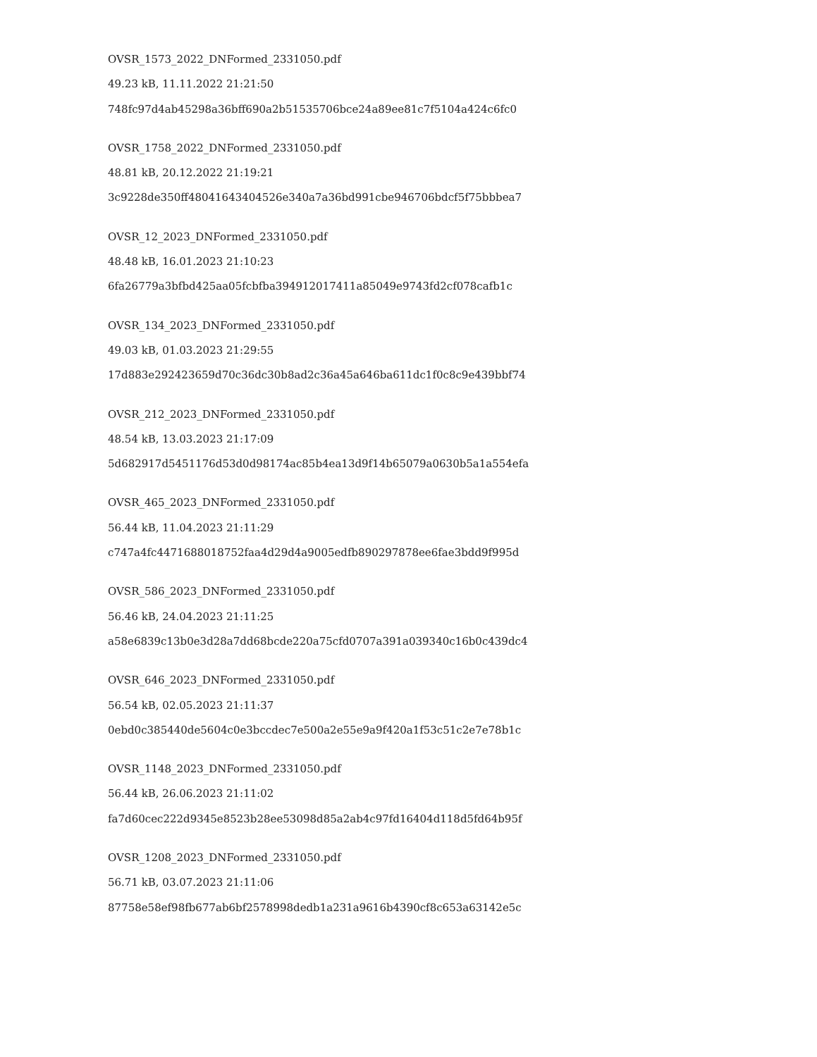OVSR_1573_2022_DNFormed_2331050.pdf
49.23 kB, 11.11.2022 21:21:50
748fc97d4ab45298a36bff690a2b51535706bce24a89ee81c7f5104a424c6fc0
OVSR_1758_2022_DNFormed_2331050.pdf
48.81 kB, 20.12.2022 21:19:21
3c9228de350ff48041643404526e340a7a36bd991cbe946706bdcf5f75bbbea7
OVSR_12_2023_DNFormed_2331050.pdf
48.48 kB, 16.01.2023 21:10:23
6fa26779a3bfbd425aa05fcbfba394912017411a85049e9743fd2cf078cafb1c
OVSR_134_2023_DNFormed_2331050.pdf
49.03 kB, 01.03.2023 21:29:55
17d883e292423659d70c36dc30b8ad2c36a45a646ba611dc1f0c8c9e439bbf74
OVSR_212_2023_DNFormed_2331050.pdf
48.54 kB, 13.03.2023 21:17:09
5d682917d5451176d53d0d98174ac85b4ea13d9f14b65079a0630b5a1a554efa
OVSR_465_2023_DNFormed_2331050.pdf
56.44 kB, 11.04.2023 21:11:29
c747a4fc4471688018752faa4d29d4a9005edfb890297878ee6fae3bdd9f995d
OVSR_586_2023_DNFormed_2331050.pdf
56.46 kB, 24.04.2023 21:11:25
a58e6839c13b0e3d28a7dd68bcde220a75cfd0707a391a039340c16b0c439dc4
OVSR_646_2023_DNFormed_2331050.pdf
56.54 kB, 02.05.2023 21:11:37
0ebd0c385440de5604c0e3bccdec7e500a2e55e9a9f420a1f53c51c2e7e78b1c
OVSR_1148_2023_DNFormed_2331050.pdf
56.44 kB, 26.06.2023 21:11:02
fa7d60cec222d9345e8523b28ee53098d85a2ab4c97fd16404d118d5fd64b95f
OVSR_1208_2023_DNFormed_2331050.pdf
56.71 kB, 03.07.2023 21:11:06
87758e58ef98fb677ab6bf2578998dedb1a231a9616b4390cf8c653a63142e5c